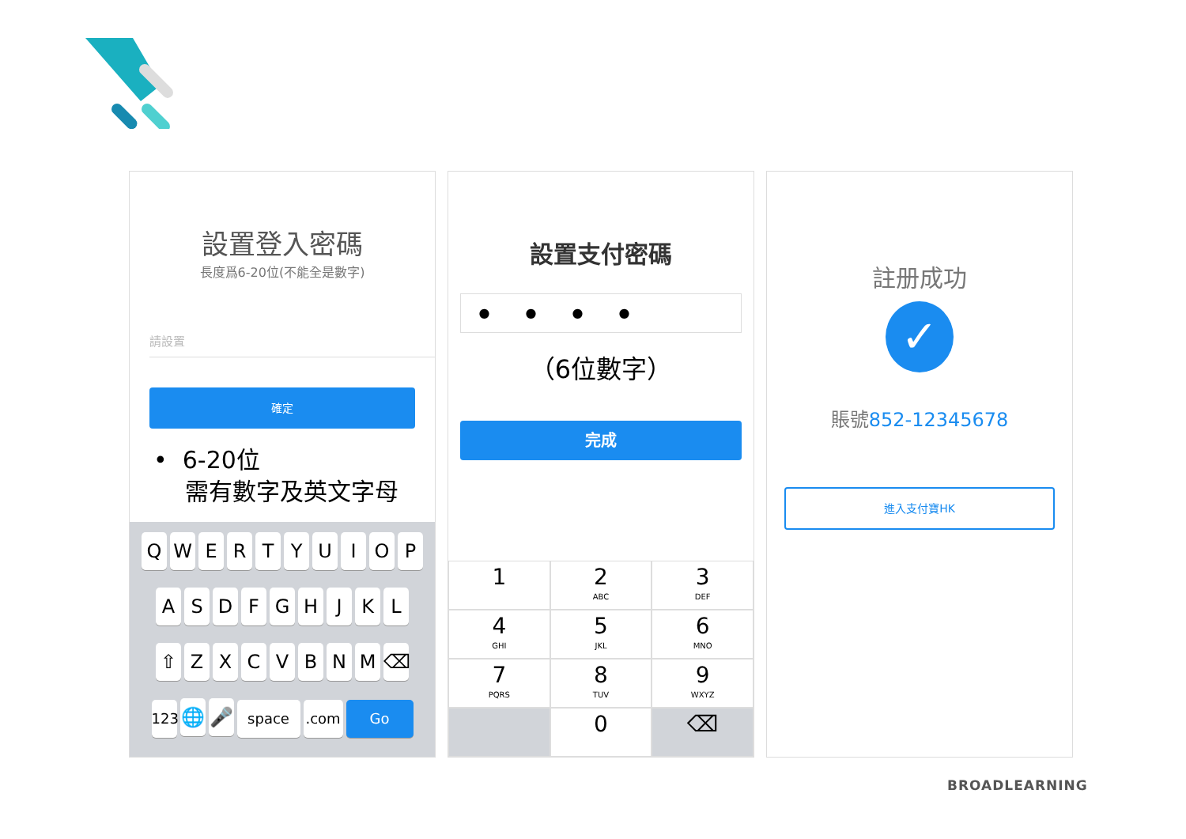設置登入密碼
長度爲6-20位(不能全是數字)
請設置
確定
• 6-20位
需有數字及英文字母
QWERTYUIOP
ASDFGHJKL
⇧ ZXCVBNM ⌫
123 🌐 🎤 space.com Go
設置支付密碼
● ● ● ●
（6位數字）
完成
1
2
ABC
3
DEF
4
GHI
5
JKL
6
MNO
7
PQRS
8
TUV
9
WXYZ
0
⌫
註册成功
✓
賬號852-12345678
進入支付寶HK
BROADLEARNING